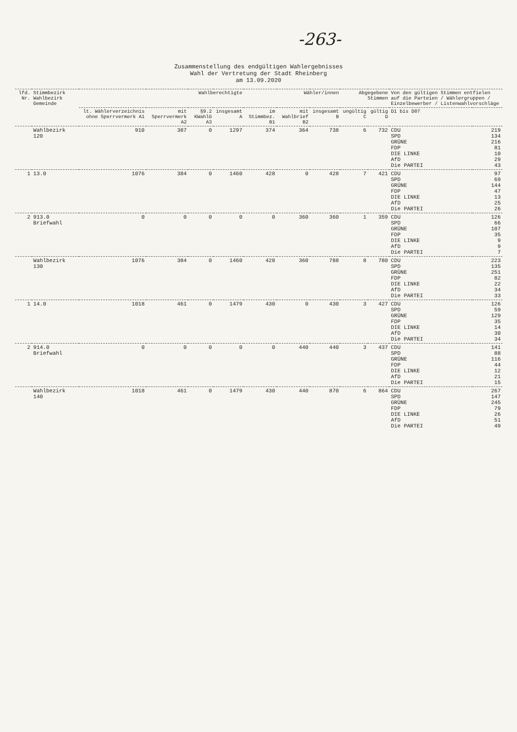-263-
Zusammenstellung des endgültigen Wahlergebnisses
Wahl der Vertretung der Stadt Rheinberg
am 13.09.2020
| lfd. Nr. | Stimmbezirk Wahlbezirk Gemeinde | Wahlberechtigte | | | | Wähler/innen | | | Abgegebene Stimmen | | Von den gültigen Stimmen entfielen auf die Parteien / Wählergruppen / Einzelbewerber / Listenwahlvorschläge | |
| --- | --- | --- | --- | --- | --- | --- | --- | --- | --- | --- | --- | --- |
| | | lt. Wählerverzeichnis ohne Sperrvermerk A1 | mit Sperrvermerk A2 | §9.2 KWahlG A3 | insgesamt A | im Stimmbez. B1 | mit Wahlbrief B2 | insgesamt B | ungültig C | gültig D | D1 bis D07 | |
| | Wahlbezirk 120 | 910 | 387 | 0 | 1297 | 374 | 364 | 738 | 6 | 732 | CDU SPD GRÜNE FDP DIE LINKE AfD Die PARTEI | 219 134 216 81 10 29 43 |
| 1 | 13.0 | 1076 | 384 | 0 | 1460 | 428 | 0 | 428 | 7 | 421 | CDU SPD GRÜNE FDP DIE LINKE AfD Die PARTEI | 97 69 144 47 13 25 26 |
| 2 | 913.0 Briefwahl | 0 | 0 | 0 | 0 | 0 | 360 | 360 | 1 | 359 | CDU SPD GRÜNE FDP DIE LINKE AfD Die PARTEI | 126 66 107 35 9 9 7 |
| | Wahlbezirk 130 | 1076 | 384 | 0 | 1460 | 428 | 360 | 788 | 8 | 780 | CDU SPD GRÜNE FDP DIE LINKE AfD Die PARTEI | 223 135 251 82 22 34 33 |
| 1 | 14.0 | 1018 | 461 | 0 | 1479 | 430 | 0 | 430 | 3 | 427 | CDU SPD GRÜNE FDP DIE LINKE AfD Die PARTEI | 126 59 129 35 14 30 34 |
| 2 | 914.0 Briefwahl | 0 | 0 | 0 | 0 | 0 | 440 | 440 | 3 | 437 | CDU SPD GRÜNE FDP DIE LINKE AfD Die PARTEI | 141 88 116 44 12 21 15 |
| | Wahlbezirk 140 | 1018 | 461 | 0 | 1479 | 430 | 440 | 870 | 6 | 864 | CDU SPD GRÜNE FDP DIE LINKE AfD Die PARTEI | 267 147 245 79 26 51 49 |